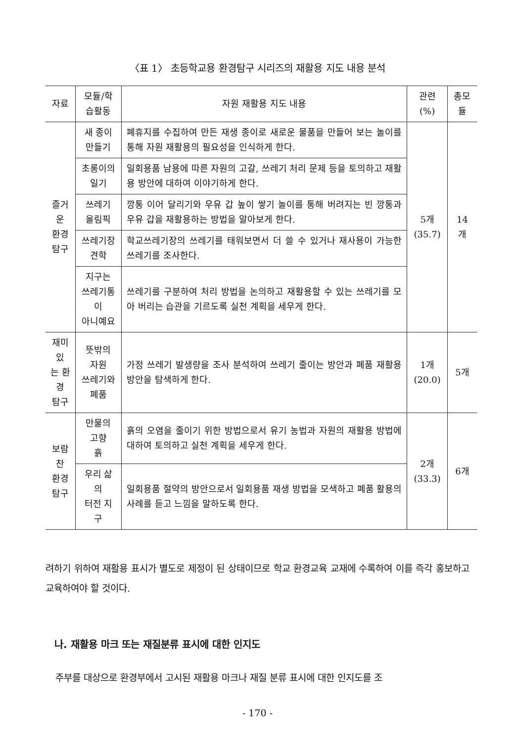〈표 1〉 초등학교용 환경탐구 시리즈의 재활용 지도 내용 분석
| 자료 | 모듈/학습활동 | 자원 재활용 지도 내용 | 관련(%) | 총모듈 |
| --- | --- | --- | --- | --- |
| 즐거운 환경 탐구 | 새 종이 만들기 | 폐휴지를 수집하여 만든 재생 종이로 새로운 물품을 만들어 보는 놀이를 통해 자원 재활용의 필요성을 인식하게 한다. | 5개 (35.7) | 14개 |
| | 초롱이의 일기 | 일회용품 남용에 따른 자원의 고갈, 쓰레기 처리 문제 등을 토의하고 재활용 방안에 대하여 이야기하게 한다. | | |
| | 쓰레기 올림픽 | 깡통 이어 달리기와 우유 갑 높이 쌓기 놀이를 통해 버려지는 빈 깡통과 우유 갑을 재활용하는 방법을 알아보게 한다. | | |
| | 쓰레기장 견학 | 학교쓰레기장의 쓰레기를 태워보면서 더 쓸 수 있거나 재사용이 가능한 쓰레기를 조사한다. | | |
| | 지구는 쓰레기통이 아니예요 | 쓰레기를 구분하여 처리 방법을 논의하고 재활용할 수 있는 쓰레기를 모아 버리는 습관을 기르도록 실천 계획을 세우게 한다. | | |
| 재미있 는 환경 탐구 | 뜻밖의 자원 쓰레기와 폐품 | 가정 쓰레기 발생량을 조사 분석하여 쓰레기 줄이는 방안과 폐품 재활용 방안을 탐색하게 한다. | 1개 (20.0) | 5개 |
| 보람찬 환경 탐구 | 만물의 고향 흙 | 흙의 오염을 줄이기 위한 방법으로서 유기 농법과 자원의 재활용 방법에 대하여 토의하고 실천 계획을 세우게 한다. | 2개 (33.3) | 6개 |
| | 우리 삶의 터전 지구 | 일회용품 절약의 방안으로서 일회용품 재생 방법을 모색하고 폐품 활용의 사례를 듣고 느낌을 말하도록 한다. | | |
려하기 위하여 재활용 표시가 별도로 제정이 된 상태이므로 학교 환경교육 교재에 수록하여 이를 즉각 홍보하고 교육하여야 할 것이다.
나. 재활용 마크 또는 재질분류 표시에 대한 인지도
주부를 대상으로 환경부에서 고시된 재활용 마크나 재질 분류 표시에 대한 인지도를 조
- 170 -